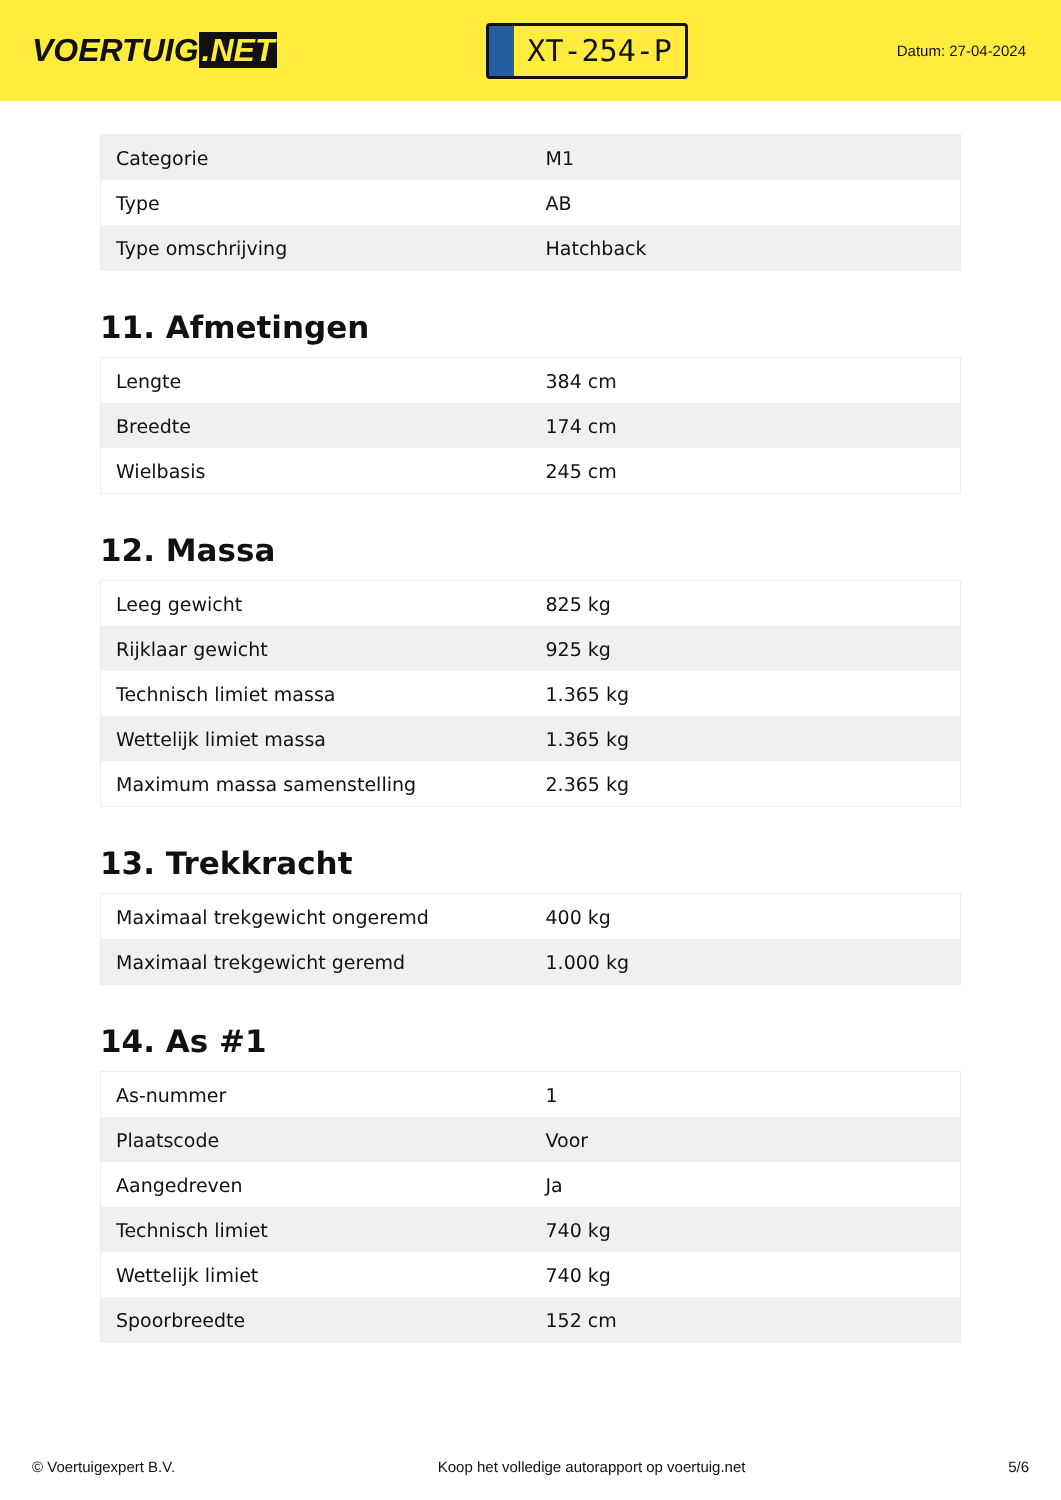VOERTUIG.NET
XT-254-P
Datum: 27-04-2024
| Categorie | M1 |
| Type | AB |
| Type omschrijving | Hatchback |
11. Afmetingen
| Lengte | 384 cm |
| Breedte | 174 cm |
| Wielbasis | 245 cm |
12. Massa
| Leeg gewicht | 825 kg |
| Rijklaar gewicht | 925 kg |
| Technisch limiet massa | 1.365 kg |
| Wettelijk limiet massa | 1.365 kg |
| Maximum massa samenstelling | 2.365 kg |
13. Trekkracht
| Maximaal trekgewicht ongeremd | 400 kg |
| Maximaal trekgewicht geremd | 1.000 kg |
14. As #1
| As-nummer | 1 |
| Plaatscode | Voor |
| Aangedreven | Ja |
| Technisch limiet | 740 kg |
| Wettelijk limiet | 740 kg |
| Spoorbreedte | 152 cm |
© Voertuigexpert B.V. Koop het volledige autorapport op voertuig.net 5/6